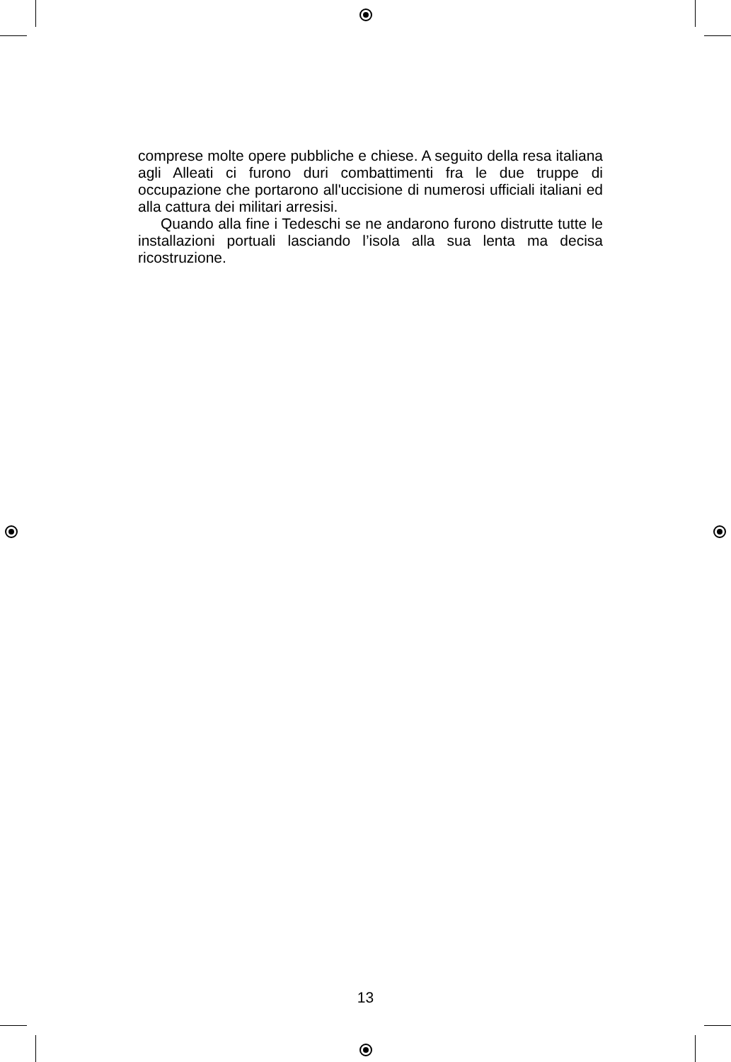comprese molte opere pubbliche e chiese. A seguito della resa italiana agli Alleati ci furono duri combattimenti fra le due truppe di occupazione che portarono all'uccisione di numerosi ufficiali italiani ed alla cattura dei militari arresisi.
Quando alla fine i Tedeschi se ne andarono furono distrutte tutte le installazioni portuali lasciando l’isola alla sua lenta ma decisa ricostruzione.
13